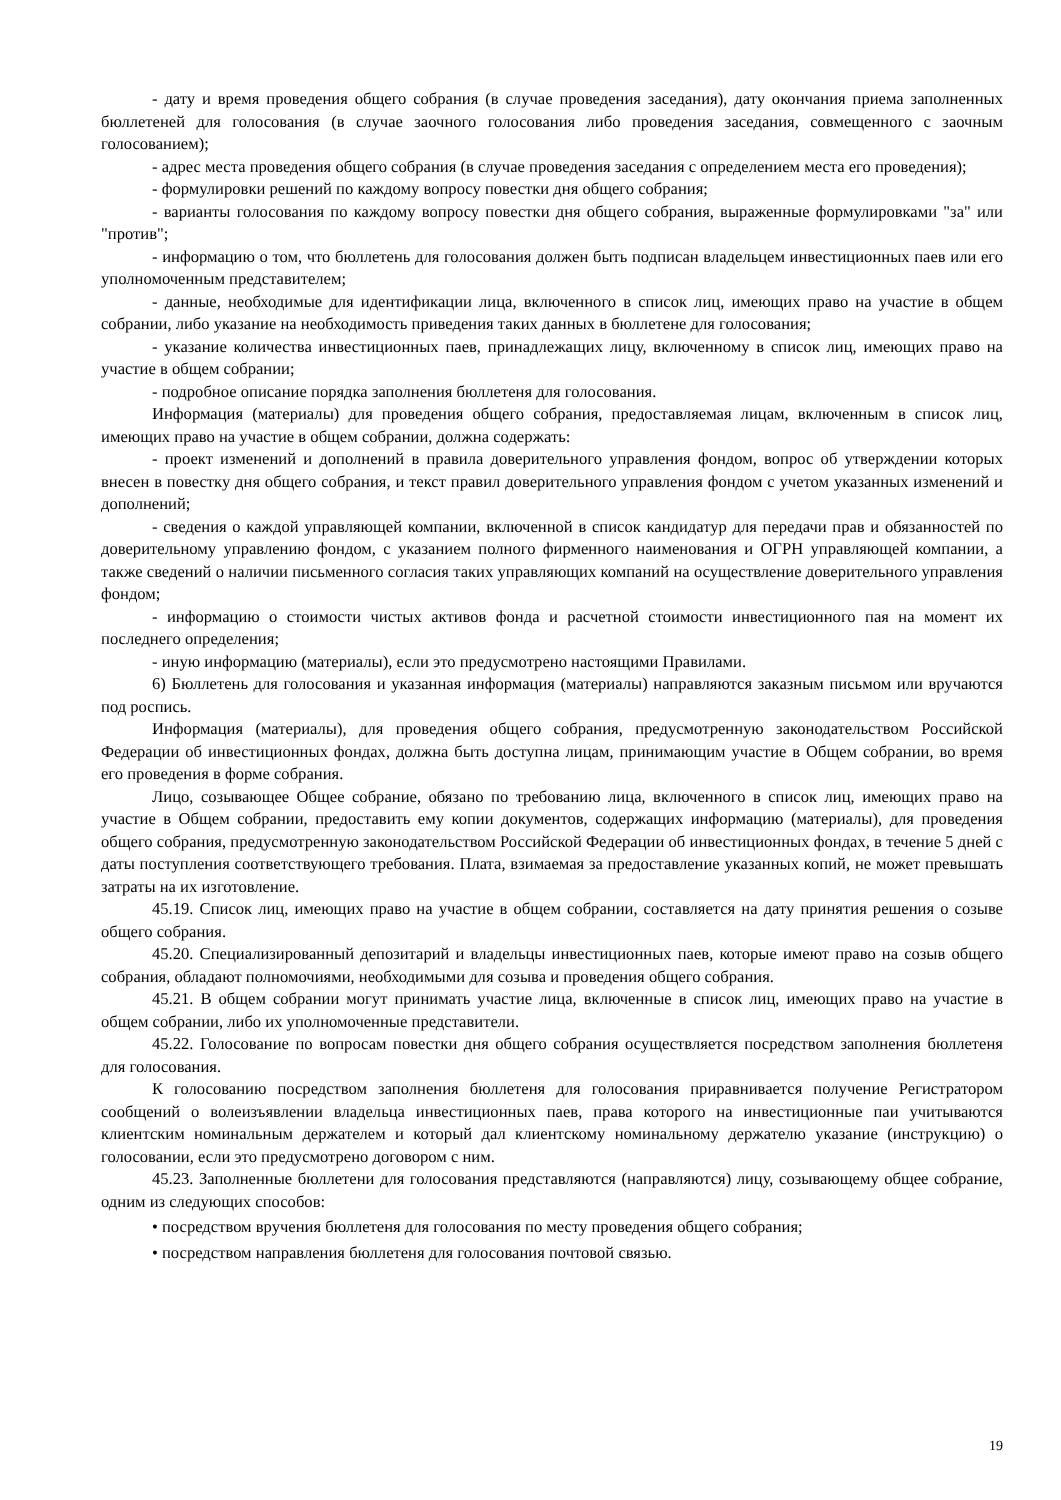- дату и время проведения общего собрания (в случае проведения заседания), дату окончания приема заполненных бюллетеней для голосования (в случае заочного голосования либо проведения заседания, совмещенного с заочным голосованием);
- адрес места проведения общего собрания (в случае проведения заседания с определением места его проведения);
- формулировки решений по каждому вопросу повестки дня общего собрания;
- варианты голосования по каждому вопросу повестки дня общего собрания, выраженные формулировками "за" или "против";
- информацию о том, что бюллетень для голосования должен быть подписан владельцем инвестиционных паев или его уполномоченным представителем;
- данные, необходимые для идентификации лица, включенного в список лиц, имеющих право на участие в общем собрании, либо указание на необходимость приведения таких данных в бюллетене для голосования;
- указание количества инвестиционных паев, принадлежащих лицу, включенному в список лиц, имеющих право на участие в общем собрании;
- подробное описание порядка заполнения бюллетеня для голосования.
Информация (материалы) для проведения общего собрания, предоставляемая лицам, включенным в список лиц, имеющих право на участие в общем собрании, должна содержать:
- проект изменений и дополнений в правила доверительного управления фондом, вопрос об утверждении которых внесен в повестку дня общего собрания, и текст правил доверительного управления фондом с учетом указанных изменений и дополнений;
- сведения о каждой управляющей компании, включенной в список кандидатур для передачи прав и обязанностей по доверительному управлению фондом, с указанием полного фирменного наименования и ОГРН управляющей компании, а также сведений о наличии письменного согласия таких управляющих компаний на осуществление доверительного управления фондом;
- информацию о стоимости чистых активов фонда и расчетной стоимости инвестиционного пая на момент их последнего определения;
- иную информацию (материалы), если это предусмотрено настоящими Правилами.
6) Бюллетень для голосования и указанная информация (материалы) направляются заказным письмом или вручаются под роспись.
Информация (материалы), для проведения общего собрания, предусмотренную законодательством Российской Федерации об инвестиционных фондах, должна быть доступна лицам, принимающим участие в Общем собрании, во время его проведения в форме собрания.
Лицо, созывающее Общее собрание, обязано по требованию лица, включенного в список лиц, имеющих право на участие в Общем собрании, предоставить ему копии документов, содержащих информацию (материалы), для проведения общего собрания, предусмотренную законодательством Российской Федерации об инвестиционных фондах, в течение 5 дней с даты поступления соответствующего требования. Плата, взимаемая за предоставление указанных копий, не может превышать затраты на их изготовление.
45.19. Список лиц, имеющих право на участие в общем собрании, составляется на дату принятия решения о созыве общего собрания.
45.20. Специализированный депозитарий и владельцы инвестиционных паев, которые имеют право на созыв общего собрания, обладают полномочиями, необходимыми для созыва и проведения общего собрания.
45.21. В общем собрании могут принимать участие лица, включенные в список лиц, имеющих право на участие в общем собрании, либо их уполномоченные представители.
45.22. Голосование по вопросам повестки дня общего собрания осуществляется посредством заполнения бюллетеня для голосования.
К голосованию посредством заполнения бюллетеня для голосования приравнивается получение Регистратором сообщений о волеизъявлении владельца инвестиционных паев, права которого на инвестиционные паи учитываются клиентским номинальным держателем и который дал клиентскому номинальному держателю указание (инструкцию) о голосовании, если это предусмотрено договором с ним.
45.23. Заполненные бюллетени для голосования представляются (направляются) лицу, созывающему общее собрание, одним из следующих способов:
• посредством вручения бюллетеня для голосования по месту проведения общего собрания;
• посредством направления бюллетеня для голосования почтовой связью.
19